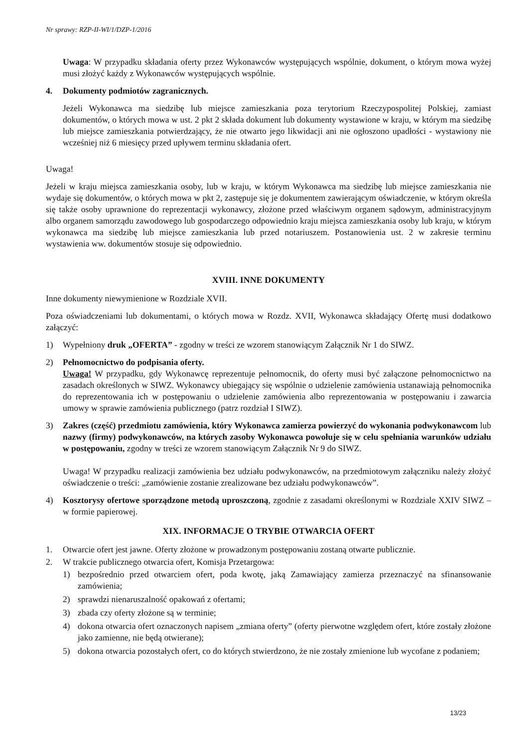Nr sprawy: RZP-II-WI/1/DZP-1/2016
Uwaga: W przypadku składania oferty przez Wykonawców występujących wspólnie, dokument, o którym mowa wyżej musi złożyć każdy z Wykonawców występujących wspólnie.
4. Dokumenty podmiotów zagranicznych.
Jeżeli Wykonawca ma siedzibę lub miejsce zamieszkania poza terytorium Rzeczypospolitej Polskiej, zamiast dokumentów, o których mowa w ust. 2 pkt 2 składa dokument lub dokumenty wystawione w kraju, w którym ma siedzibę lub miejsce zamieszkania potwierdzający, że nie otwarto jego likwidacji ani nie ogłoszono upadłości - wystawiony nie wcześniej niż 6 miesięcy przed upływem terminu składania ofert.
Uwaga!
Jeżeli w kraju miejsca zamieszkania osoby, lub w kraju, w którym Wykonawca ma siedzibę lub miejsce zamieszkania nie wydaje się dokumentów, o których mowa w pkt 2, zastępuje się je dokumentem zawierającym oświadczenie, w którym określa się także osoby uprawnione do reprezentacji wykonawcy, złożone przed właściwym organem sądowym, administracyjnym albo organem samorządu zawodowego lub gospodarczego odpowiednio kraju miejsca zamieszkania osoby lub kraju, w którym wykonawca ma siedzibę lub miejsce zamieszkania lub przed notariuszem. Postanowienia ust. 2 w zakresie terminu wystawienia ww. dokumentów stosuje się odpowiednio.
XVIII. INNE DOKUMENTY
Inne dokumenty niewymienione w Rozdziale XVII.
Poza oświadczeniami lub dokumentami, o których mowa w Rozdz. XVII, Wykonawca składający Ofertę musi dodatkowo załączyć:
1) Wypełniony druk „OFERTA” - zgodny w treści ze wzorem stanowiącym Załącznik Nr 1 do SIWZ.
2) Pełnomocnictwo do podpisania oferty.
Uwaga! W przypadku, gdy Wykonawcę reprezentuje pełnomocnik, do oferty musi być załączone pełnomocnictwo na zasadach określonych w SIWZ. Wykonawcy ubiegający się wspólnie o udzielenie zamówienia ustanawiają pełnomocnika do reprezentowania ich w postępowaniu o udzielenie zamówienia albo reprezentowania w postępowaniu i zawarcia umowy w sprawie zamówienia publicznego (patrz rozdział I SIWZ).
3) Zakres (część) przedmiotu zamówienia, który Wykonawca zamierza powierzyć do wykonania podwykonawcom lub nazwy (firmy) podwykonawców, na których zasoby Wykonawca powołuje się w celu spełniania warunków udziału w postępowaniu, zgodny w treści ze wzorem stanowiącym Załącznik Nr 9 do SIWZ.
Uwaga! W przypadku realizacji zamówienia bez udziału podwykonawców, na przedmiotowym załączniku należy złożyć oświadczenie o treści: „zamówienie zostanie zrealizowane bez udziału podwykonawców”.
4) Kosztorysy ofertowe sporządzone metodą uproszczoną, zgodnie z zasadami określonymi w Rozdziale XXIV SIWZ – w formie papierowej.
XIX. INFORMACJE O TRYBIE OTWARCIA OFERT
1. Otwarcie ofert jest jawne. Oferty złożone w prowadzonym postępowaniu zostaną otwarte publicznie.
2. W trakcie publicznego otwarcia ofert, Komisja Przetargowa:
1) bezpośrednio przed otwarciem ofert, poda kwotę, jaką Zamawiający zamierza przeznaczyć na sfinansowanie zamówienia;
2) sprawdzi nienaruszalność opakowań z ofertami;
3) zbada czy oferty złożone są w terminie;
4) dokona otwarcia ofert oznaczonych napisem „zmiana oferty” (oferty pierwotne względem ofert, które zostały złożone jako zamienne, nie będą otwierane);
5) dokona otwarcia pozostałych ofert, co do których stwierdzono, że nie zostały zmienione lub wycofane z podaniem;
13/23